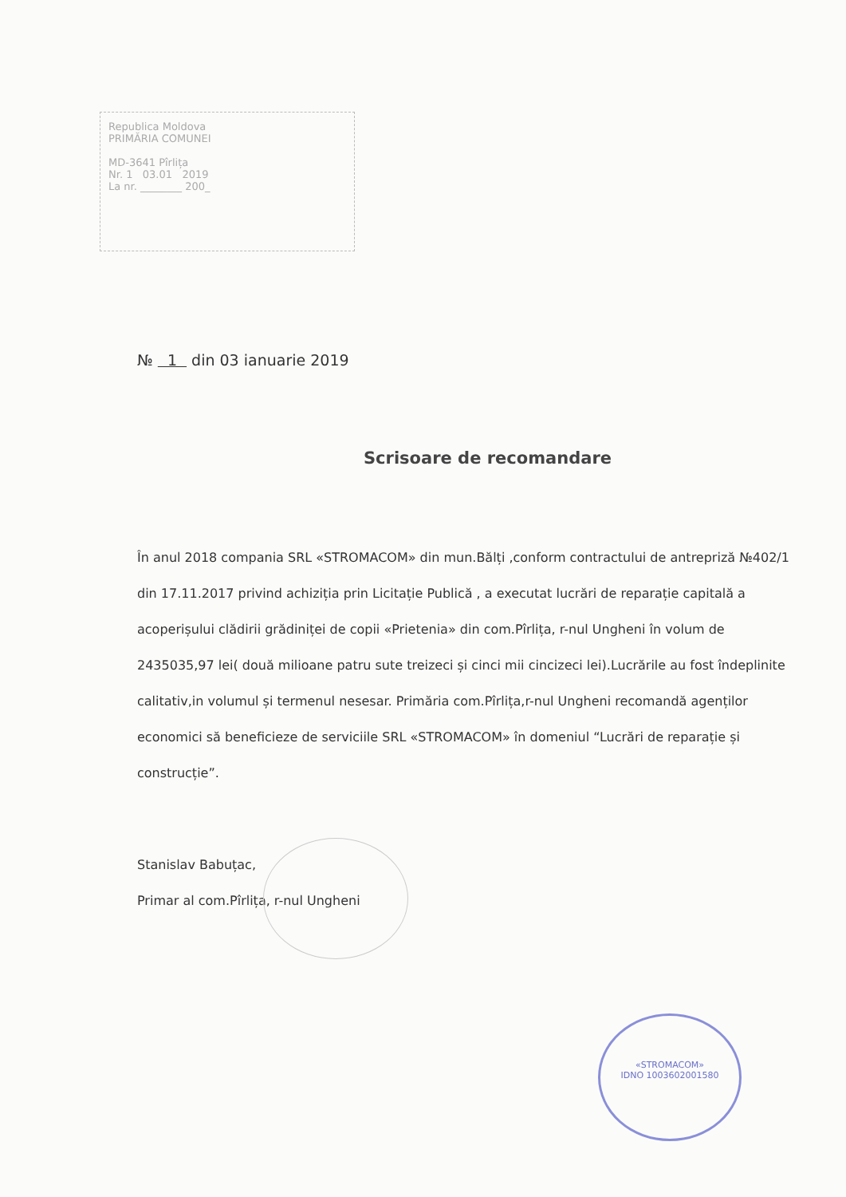Republica Moldova
PRIMĂRIA COMUNEI
MD-3641 Pîrlița
Nr. 1 03.01 2019
La nr. ________ 200_
№ 1 din 03 ianuarie 2019
Scrisoare de recomandare
În anul 2018 compania SRL «STROMACOM» din mun.Bălți ,conform contractului de antrepriză №402/1 din 17.11.2017 privind achiziția prin Licitație Publică , a executat lucrări de reparație capitală a acoperișului clădirii grădiniței de copii «Prietenia» din com.Pîrlița, r-nul Ungheni în volum de 2435035,97 lei( două milioane patru sute treizeci și cinci mii cincizeci lei).Lucrările au fost îndeplinite calitativ,in volumul și termenul nesesar. Primăria com.Pîrlița,r-nul Ungheni recomandă agenților economici să beneficieze de serviciile SRL «STROMACOM» în domeniul “Lucrări de reparație și construcție”.
Stanislav Babuțac,
Primar al com.Pîrlița, r-nul Ungheni
«STROMACOM»
IDNO 1003602001580